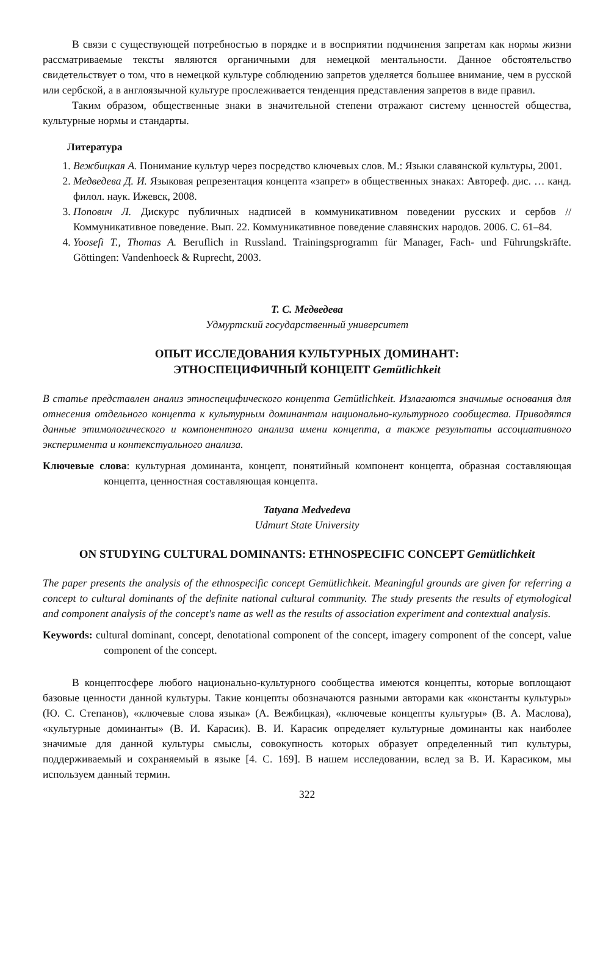В связи с существующей потребностью в порядке и в восприятии подчинения запретам как нормы жизни рассматриваемые тексты являются органичными для немецкой ментальности. Данное обстоятельство свидетельствует о том, что в немецкой культуре соблюдению запретов уделяется большее внимание, чем в русской или сербской, а в англоязычной культуре прослеживается тенденция представления запретов в виде правил.
Таким образом, общественные знаки в значительной степени отражают систему ценностей общества, культурные нормы и стандарты.
Литература
1. Вежбицкая А. Понимание культур через посредство ключевых слов. М.: Языки славянской культуры, 2001.
2. Медведева Д. И. Языковая репрезентация концепта «запрет» в общественных знаках: Автореф. дис. … канд. филол. наук. Ижевск, 2008.
3. Попович Л. Дискурс публичных надписей в коммуникативном поведении русских и сербов // Коммуникативное поведение. Вып. 22. Коммуникативное поведение славянских народов. 2006. С. 61–84.
4. Yoosefi T., Thomas A. Beruflich in Russland. Trainingsprogramm für Manager, Fach- und Führungskräfte. Göttingen: Vandenhoeck & Ruprecht, 2003.
Т. С. Медведева
Удмуртский государственный университет
ОПЫТ ИССЛЕДОВАНИЯ КУЛЬТУРНЫХ ДОМИНАНТ:
ЭТНОСПЕЦИФИЧНЫЙ КОНЦЕПТ Gemütlichkeit
В статье представлен анализ этноспецифического концепта Gemütlichkeit. Излагаются значимые основания для отнесения отдельного концепта к культурным доминантам национально-культурного сообщества. Приводятся данные этимологического и компонентного анализа имени концепта, а также результаты ассоциативного эксперимента и контекстуального анализа.
Ключевые слова: культурная доминанта, концепт, понятийный компонент концепта, образная составляющая концепта, ценностная составляющая концепта.
Tatyana Medvedeva
Udmurt State University
ON STUDYING CULTURAL DOMINANTS: ETHNOSPECIFIC CONCEPT Gemütlichkeit
The paper presents the analysis of the ethnospecific concept Gemütlichkeit. Meaningful grounds are given for referring a concept to cultural dominants of the definite national cultural community. The study presents the results of etymological and component analysis of the concept's name as well as the results of association experiment and contextual analysis.
Keywords: cultural dominant, concept, denotational component of the concept, imagery component of the concept, value component of the concept.
В концептосфере любого национально-культурного сообщества имеются концепты, которые воплощают базовые ценности данной культуры. Такие концепты обозначаются разными авторами как «константы культуры» (Ю. С. Степанов), «ключевые слова языка» (А. Вежбицкая), «ключевые концепты культуры» (В. А. Маслова), «культурные доминанты» (В. И. Карасик). В. И. Карасик определяет культурные доминанты как наиболее значимые для данной культуры смыслы, совокупность которых образует определенный тип культуры, поддерживаемый и сохраняемый в языке [4. С. 169]. В нашем исследовании, вслед за В. И. Карасиком, мы используем данный термин.
322